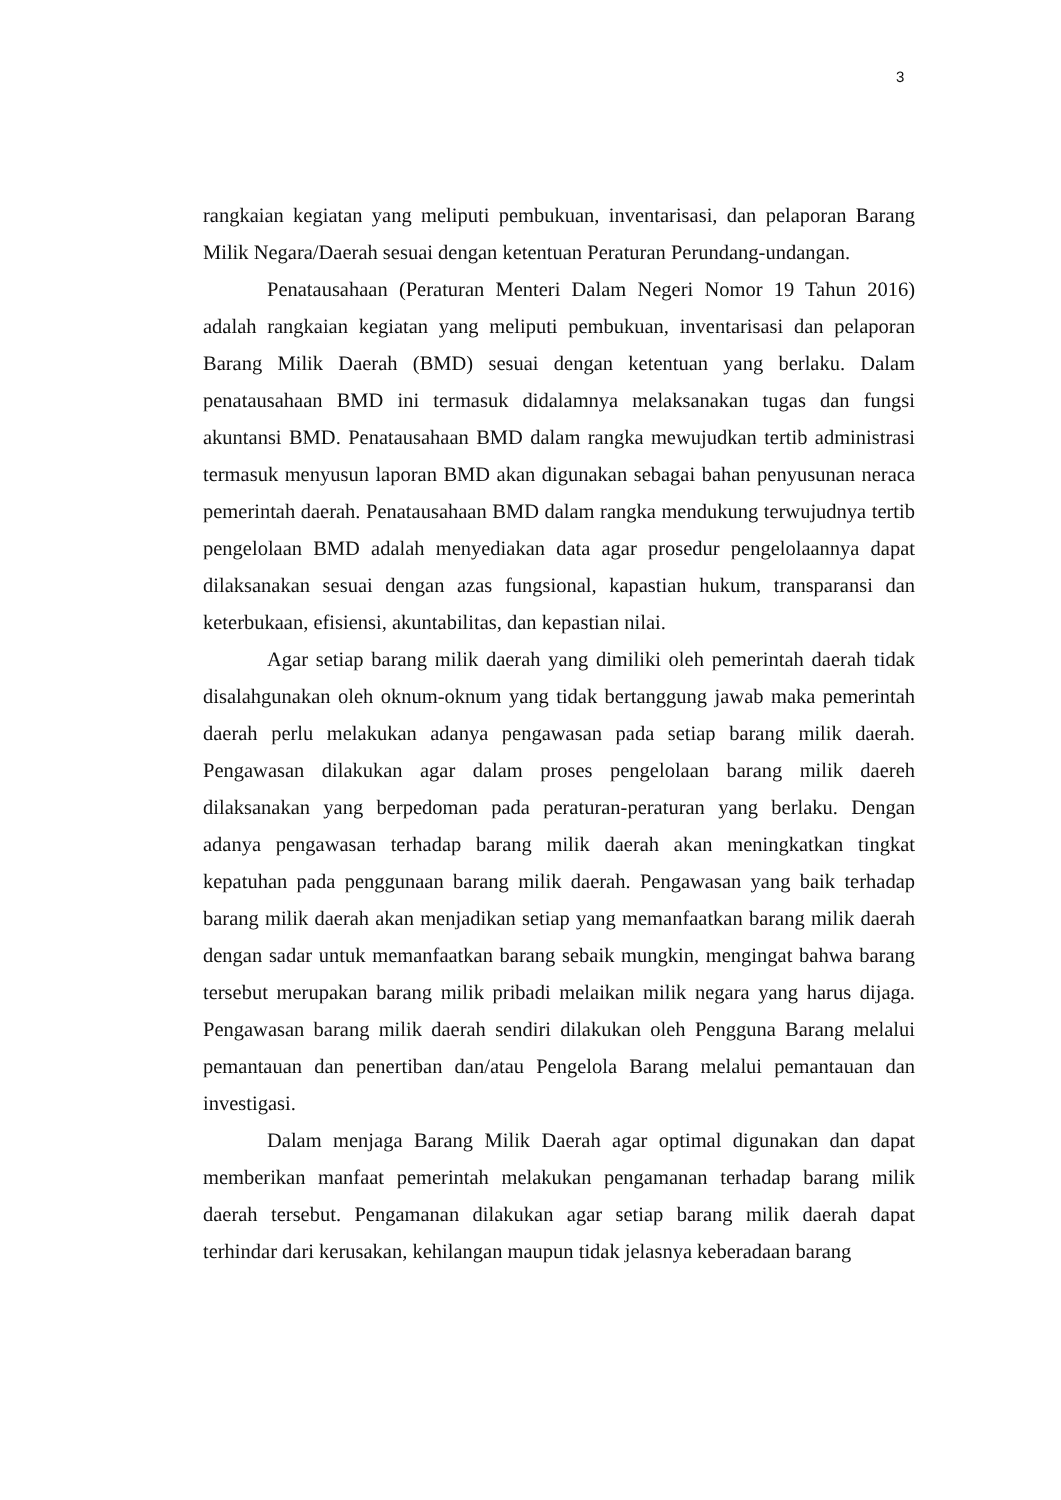3
rangkaian kegiatan yang meliputi pembukuan, inventarisasi, dan pelaporan Barang Milik Negara/Daerah sesuai dengan ketentuan Peraturan Perundang-undangan.
Penatausahaan (Peraturan Menteri Dalam Negeri Nomor 19 Tahun 2016) adalah rangkaian kegiatan yang meliputi pembukuan, inventarisasi dan pelaporan Barang Milik Daerah (BMD) sesuai dengan ketentuan yang berlaku. Dalam penatausahaan BMD ini termasuk didalamnya melaksanakan tugas dan fungsi akuntansi BMD. Penatausahaan BMD dalam rangka mewujudkan tertib administrasi termasuk menyusun laporan BMD akan digunakan sebagai bahan penyusunan neraca pemerintah daerah. Penatausahaan BMD dalam rangka mendukung terwujudnya tertib pengelolaan BMD adalah menyediakan data agar prosedur pengelolaannya dapat dilaksanakan sesuai dengan azas fungsional, kapastian hukum, transparansi dan keterbukaan, efisiensi, akuntabilitas, dan kepastian nilai.
Agar setiap barang milik daerah yang dimiliki oleh pemerintah daerah tidak disalahgunakan oleh oknum-oknum yang tidak bertanggung jawab maka pemerintah daerah perlu melakukan adanya pengawasan pada setiap barang milik daerah. Pengawasan dilakukan agar dalam proses pengelolaan barang milik daereh dilaksanakan yang berpedoman pada peraturan-peraturan yang berlaku. Dengan adanya pengawasan terhadap barang milik daerah akan meningkatkan tingkat kepatuhan pada penggunaan barang milik daerah. Pengawasan yang baik terhadap barang milik daerah akan menjadikan setiap yang memanfaatkan barang milik daerah dengan sadar untuk memanfaatkan barang sebaik mungkin, mengingat bahwa barang tersebut merupakan barang milik pribadi melaikan milik negara yang harus dijaga. Pengawasan barang milik daerah sendiri dilakukan oleh Pengguna Barang melalui pemantauan dan penertiban dan/atau Pengelola Barang melalui pemantauan dan investigasi.
Dalam menjaga Barang Milik Daerah agar optimal digunakan dan dapat memberikan manfaat pemerintah melakukan pengamanan terhadap barang milik daerah tersebut. Pengamanan dilakukan agar setiap barang milik daerah dapat terhindar dari kerusakan, kehilangan maupun tidak jelasnya keberadaan barang